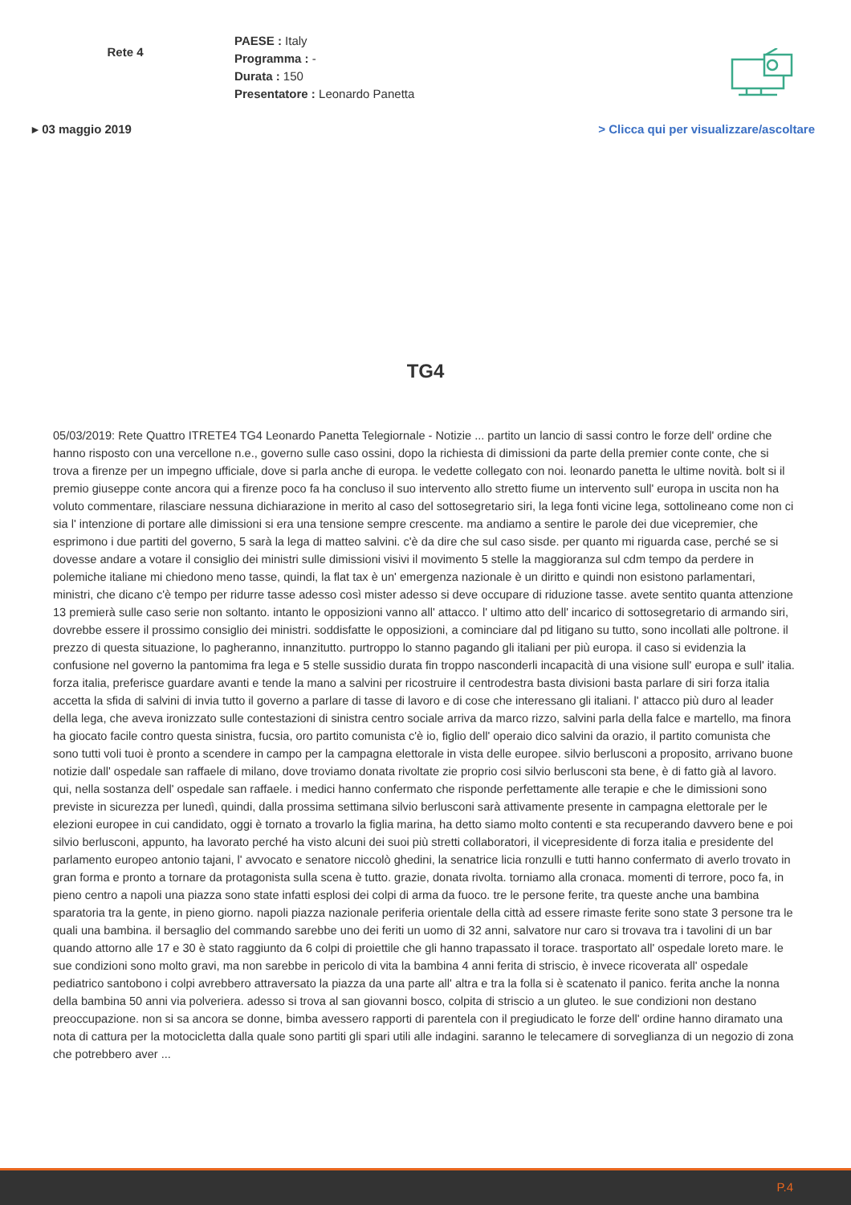Rete 4
PAESE : Italy
Programma : -
Durata : 150
Presentatore : Leonardo Panetta
▸ 03 maggio 2019 > Clicca qui per visualizzare/ascoltare
TG4
05/03/2019: Rete Quattro ITRETE4 TG4 Leonardo Panetta Telegiornale - Notizie ... partito un lancio di sassi contro le forze dell' ordine che hanno risposto con una vercellone n.e., governo sulle caso ossini, dopo la richiesta di dimissioni da parte della premier conte conte, che si trova a firenze per un impegno ufficiale, dove si parla anche di europa. le vedette collegato con noi. leonardo panetta le ultime novità. bolt si il premio giuseppe conte ancora qui a firenze poco fa ha concluso il suo intervento allo stretto fiume un intervento sull' europa in uscita non ha voluto commentare, rilasciare nessuna dichiarazione in merito al caso del sottosegretario siri, la lega fonti vicine lega, sottolineano come non ci sia l' intenzione di portare alle dimissioni si era una tensione sempre crescente. ma andiamo a sentire le parole dei due vicepremier, che esprimono i due partiti del governo, 5 sarà la lega di matteo salvini. c'è da dire che sul caso sisde. per quanto mi riguarda case, perché se si dovesse andare a votare il consiglio dei ministri sulle dimissioni visivi il movimento 5 stelle la maggioranza sul cdm tempo da perdere in polemiche italiane mi chiedono meno tasse, quindi, la flat tax è un' emergenza nazionale è un diritto e quindi non esistono parlamentari, ministri, che dicano c'è tempo per ridurre tasse adesso così mister adesso si deve occupare di riduzione tasse. avete sentito quanta attenzione 13 premierà sulle caso serie non soltanto. intanto le opposizioni vanno all' attacco. l' ultimo atto dell' incarico di sottosegretario di armando siri, dovrebbe essere il prossimo consiglio dei ministri. soddisfatte le opposizioni, a cominciare dal pd litigano su tutto, sono incollati alle poltrone. il prezzo di questa situazione, lo pagheranno, innanzitutto. purtroppo lo stanno pagando gli italiani per più europa. il caso si evidenzia la confusione nel governo la pantomima fra lega e 5 stelle sussidio durata fin troppo nasconderli incapacità di una visione sull' europa e sull' italia. forza italia, preferisce guardare avanti e tende la mano a salvini per ricostruire il centrodestra basta divisioni basta parlare di siri forza italia accetta la sfida di salvini di invia tutto il governo a parlare di tasse di lavoro e di cose che interessano gli italiani. l' attacco più duro al leader della lega, che aveva ironizzato sulle contestazioni di sinistra centro sociale arriva da marco rizzo, salvini parla della falce e martello, ma finora ha giocato facile contro questa sinistra, fucsia, oro partito comunista c'è io, figlio dell' operaio dico salvini da orazio, il partito comunista che sono tutti voli tuoi è pronto a scendere in campo per la campagna elettorale in vista delle europee. silvio berlusconi a proposito, arrivano buone notizie dall' ospedale san raffaele di milano, dove troviamo donata rivoltate zie proprio cosi silvio berlusconi sta bene, è di fatto già al lavoro. qui, nella sostanza dell' ospedale san raffaele. i medici hanno confermato che risponde perfettamente alle terapie e che le dimissioni sono previste in sicurezza per lunedì, quindi, dalla prossima settimana silvio berlusconi sarà attivamente presente in campagna elettorale per le elezioni europee in cui candidato, oggi è tornato a trovarlo la figlia marina, ha detto siamo molto contenti e sta recuperando davvero bene e poi silvio berlusconi, appunto, ha lavorato perché ha visto alcuni dei suoi più stretti collaboratori, il vicepresidente di forza italia e presidente del parlamento europeo antonio tajani, l' avvocato e senatore niccolò ghedini, la senatrice licia ronzulli e tutti hanno confermato di averlo trovato in gran forma e pronto a tornare da protagonista sulla scena è tutto. grazie, donata rivolta. torniamo alla cronaca. momenti di terrore, poco fa, in pieno centro a napoli una piazza sono state infatti esplosi dei colpi di arma da fuoco. tre le persone ferite, tra queste anche una bambina sparatoria tra la gente, in pieno giorno. napoli piazza nazionale periferia orientale della città ad essere rimaste ferite sono state 3 persone tra le quali una bambina. il bersaglio del commando sarebbe uno dei feriti un uomo di 32 anni, salvatore nur caro si trovava tra i tavolini di un bar quando attorno alle 17 e 30 è stato raggiunto da 6 colpi di proiettile che gli hanno trapassato il torace. trasportato all' ospedale loreto mare. le sue condizioni sono molto gravi, ma non sarebbe in pericolo di vita la bambina 4 anni ferita di striscio, è invece ricoverata all' ospedale pediatrico santobono i colpi avrebbero attraversato la piazza da una parte all' altra e tra la folla si è scatenato il panico. ferita anche la nonna della bambina 50 anni via polveriera. adesso si trova al san giovanni bosco, colpita di striscio a un gluteo. le sue condizioni non destano preoccupazione. non si sa ancora se donne, bimba avessero rapporti di parentela con il pregiudicato le forze dell' ordine hanno diramato una nota di cattura per la motocicletta dalla quale sono partiti gli spari utili alle indagini. saranno le telecamere di sorveglianza di un negozio di zona che potrebbero aver ...
P.4